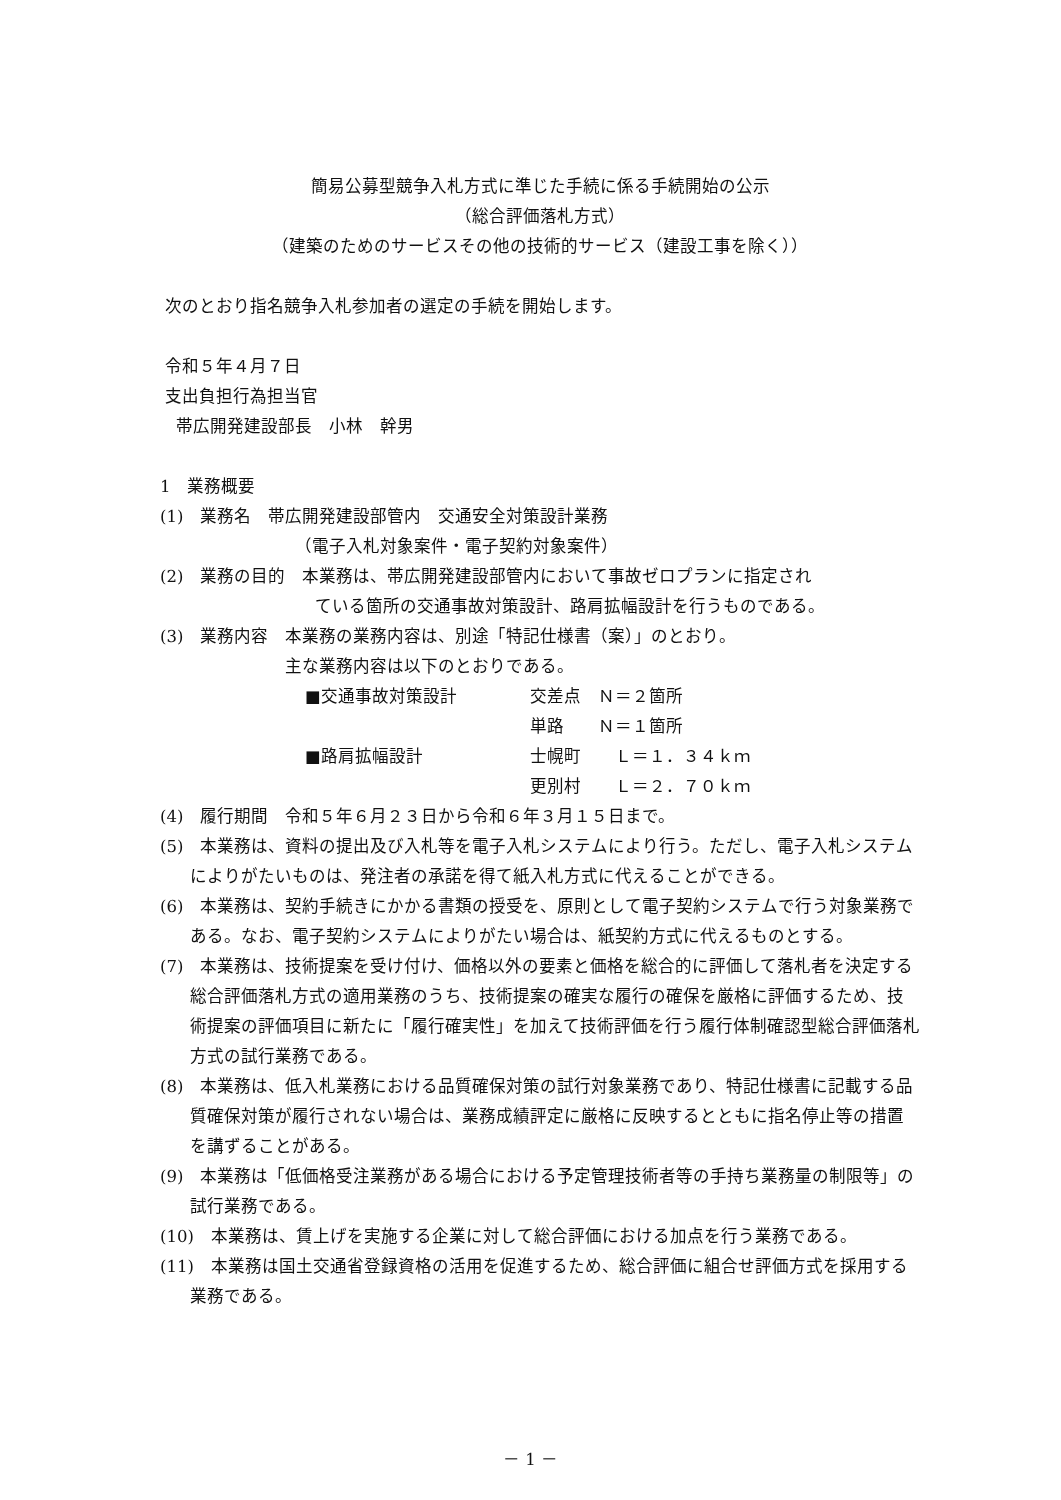簡易公募型競争入札方式に準じた手続に係る手続開始の公示
（総合評価落札方式）
（建築のためのサービスその他の技術的サービス（建設工事を除く））
次のとおり指名競争入札参加者の選定の手続を開始します。
令和５年４月７日
支出負担行為担当官
帯広開発建設部長　小林　幹男
1　業務概要
(1)　業務名　帯広開発建設部管内　交通安全対策設計業務
（電子入札対象案件・電子契約対象案件）
(2)　業務の目的　本業務は、帯広開発建設部管内において事故ゼロプランに指定され
ている箇所の交通事故対策設計、路肩拡幅設計を行うものである。
(3)　業務内容　本業務の業務内容は、別途「特記仕様書（案）」のとおり。
主な業務内容は以下のとおりである。
| ■交通事故対策設計 | 交差点 Ｎ＝２箇所 |
| | 単路 Ｎ＝１箇所 |
| ■路肩拡幅設計 | 士幌町 Ｌ＝１．３４ｋｍ |
| | 更別村 Ｌ＝２．７０ｋｍ |
(4)　履行期間　令和５年６月２３日から令和６年３月１５日まで。
(5)　本業務は、資料の提出及び入札等を電子入札システムにより行う。ただし、電子入札システムによりがたいものは、発注者の承諾を得て紙入札方式に代えることができる。
(6)　本業務は、契約手続きにかかる書類の授受を、原則として電子契約システムで行う対象業務である。なお、電子契約システムによりがたい場合は、紙契約方式に代えるものとする。
(7)　本業務は、技術提案を受け付け、価格以外の要素と価格を総合的に評価して落札者を決定する総合評価落札方式の適用業務のうち、技術提案の確実な履行の確保を厳格に評価するため、技術提案の評価項目に新たに「履行確実性」を加えて技術評価を行う履行体制確認型総合評価落札方式の試行業務である。
(8)　本業務は、低入札業務における品質確保対策の試行対象業務であり、特記仕様書に記載する品質確保対策が履行されない場合は、業務成績評定に厳格に反映するとともに指名停止等の措置を講ずることがある。
(9)　本業務は「低価格受注業務がある場合における予定管理技術者等の手持ち業務量の制限等」の試行業務である。
(10)　本業務は、賃上げを実施する企業に対して総合評価における加点を行う業務である。
(11)　本業務は国土交通省登録資格の活用を促進するため、総合評価に組合せ評価方式を採用する業務である。
－ 1 －